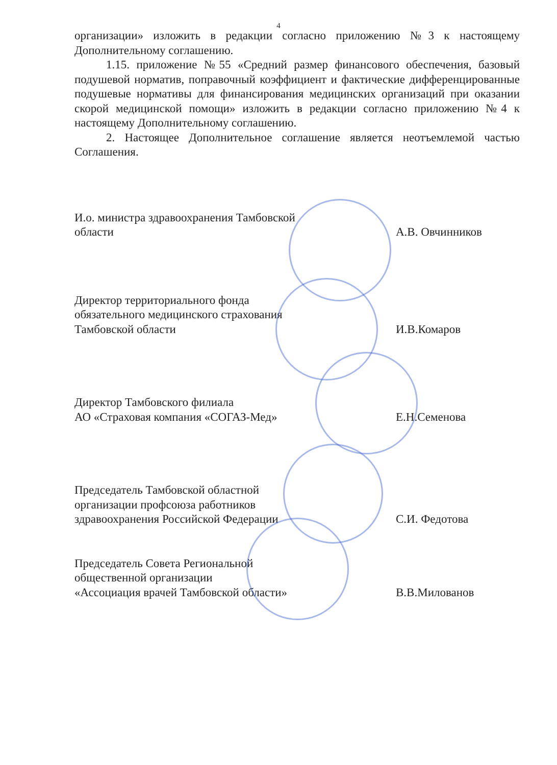4
организации» изложить в редакции согласно приложению №3 к настоящему Дополнительному соглашению.
1.15. приложение №55 «Средний размер финансового обеспечения, базовый подушевой норматив, поправочный коэффициент и фактические дифференцированные подушевые нормативы для финансирования медицинских организаций при оказании скорой медицинской помощи» изложить в редакции согласно приложению №4 к настоящему Дополнительному соглашению.
2. Настоящее Дополнительное соглашение является неотъемлемой частью Соглашения.
И.о. министра здравоохранения Тамбовской
области
А.В. Овчинников
Директор территориального фонда
обязательного медицинского страхования
Тамбовской области
И.В.Комаров
Директор Тамбовского филиала
АО «Страховая компания «СОГАЗ-Мед»
Е.Н.Семенова
Председатель Тамбовской областной
организации профсоюза работников
здравоохранения Российской Федерации
С.И. Федотова
Председатель Совета Региональной
общественной организации
«Ассоциация врачей Тамбовской области»
В.В.Милованов